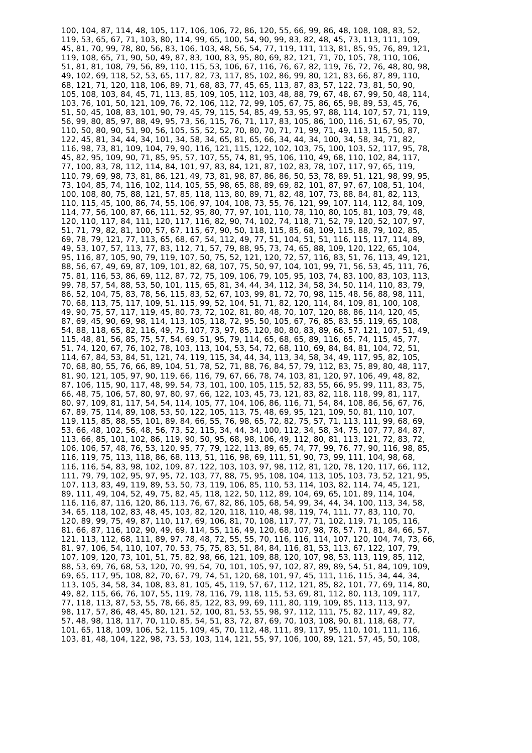100, 104, 87, 114, 48, 105, 117, 106, 106, 72, 86, 120, 55, 66, 99, 86, 48, 108, 108, 83, 52,
119, 53, 65, 67, 71, 103, 80, 114, 99, 65, 100, 54, 90, 99, 83, 82, 48, 45, 73, 113, 111, 109,
45, 81, 70, 99, 78, 80, 56, 83, 106, 103, 48, 56, 54, 77, 119, 111, 113, 81, 85, 95, 76, 89, 121,
119, 108, 65, 71, 90, 50, 49, 87, 83, 100, 83, 95, 80, 69, 82, 121, 71, 70, 105, 78, 110, 106,
51, 81, 81, 108, 79, 56, 89, 110, 115, 53, 106, 67, 116, 76, 67, 82, 119, 76, 72, 76, 48, 80, 98,
49, 102, 69, 118, 52, 53, 65, 117, 82, 73, 117, 85, 102, 86, 99, 80, 121, 83, 66, 87, 89, 110,
68, 121, 71, 120, 118, 106, 89, 71, 68, 83, 77, 45, 65, 113, 87, 83, 57, 122, 73, 81, 50, 90,
105, 108, 103, 84, 45, 71, 113, 85, 109, 105, 112, 103, 48, 88, 79, 67, 48, 67, 99, 50, 48, 114,
103, 76, 101, 50, 121, 109, 76, 72, 106, 112, 72, 99, 105, 67, 75, 86, 65, 98, 89, 53, 45, 76,
51, 50, 45, 108, 83, 101, 90, 79, 45, 79, 115, 54, 85, 49, 53, 95, 97, 88, 114, 107, 57, 71, 119,
56, 99, 80, 85, 97, 88, 49, 95, 73, 56, 115, 76, 71, 117, 83, 105, 86, 100, 116, 51, 67, 95, 70,
110, 50, 80, 90, 51, 90, 56, 105, 55, 52, 52, 70, 80, 70, 71, 71, 99, 71, 49, 113, 115, 50, 87,
122, 45, 81, 34, 44, 34, 101, 34, 58, 34, 65, 81, 65, 66, 34, 44, 34, 100, 34, 58, 34, 71, 82,
116, 98, 73, 81, 109, 104, 79, 90, 116, 121, 115, 122, 102, 103, 75, 100, 103, 52, 117, 95, 78,
45, 82, 95, 109, 90, 71, 85, 95, 57, 107, 55, 74, 81, 95, 106, 110, 49, 68, 110, 102, 84, 117,
77, 100, 83, 78, 112, 114, 84, 101, 97, 83, 84, 121, 87, 102, 83, 78, 107, 117, 97, 65, 119,
110, 79, 69, 98, 73, 81, 86, 121, 49, 73, 81, 98, 87, 86, 86, 50, 53, 78, 89, 51, 121, 98, 99, 95,
73, 104, 85, 74, 116, 102, 114, 105, 55, 98, 65, 88, 89, 69, 82, 101, 87, 97, 67, 108, 51, 104,
100, 108, 80, 75, 88, 121, 57, 85, 118, 113, 80, 89, 71, 82, 48, 107, 73, 88, 84, 81, 82, 113,
110, 115, 45, 100, 86, 74, 55, 106, 97, 104, 108, 73, 55, 76, 121, 99, 107, 114, 112, 84, 109,
114, 77, 56, 100, 87, 66, 111, 52, 95, 80, 77, 97, 101, 110, 78, 110, 80, 105, 81, 103, 79, 48,
120, 110, 117, 84, 111, 120, 117, 116, 82, 90, 74, 102, 74, 118, 71, 52, 79, 120, 52, 107, 97,
51, 71, 79, 82, 81, 100, 57, 67, 115, 67, 90, 50, 118, 115, 85, 68, 109, 115, 88, 79, 102, 85,
69, 78, 79, 121, 77, 113, 65, 68, 67, 54, 112, 49, 77, 51, 104, 51, 51, 116, 115, 117, 114, 89,
49, 53, 107, 57, 113, 77, 83, 112, 71, 57, 79, 88, 95, 73, 74, 65, 88, 109, 120, 122, 65, 104,
95, 116, 87, 105, 90, 79, 119, 107, 50, 75, 52, 121, 120, 72, 57, 116, 83, 51, 76, 113, 49, 121,
88, 56, 67, 49, 69, 87, 109, 101, 82, 68, 107, 75, 50, 97, 104, 101, 99, 71, 56, 53, 45, 111, 76,
75, 81, 116, 53, 86, 69, 112, 87, 72, 75, 109, 106, 79, 105, 95, 103, 74, 83, 100, 83, 103, 113,
99, 78, 57, 54, 88, 53, 50, 101, 115, 65, 81, 34, 44, 34, 112, 34, 58, 34, 50, 114, 110, 83, 79,
86, 52, 104, 75, 83, 78, 56, 115, 83, 52, 67, 103, 99, 81, 72, 70, 98, 115, 48, 56, 88, 98, 111,
70, 68, 113, 75, 117, 109, 51, 115, 99, 52, 104, 51, 71, 82, 120, 114, 84, 109, 81, 100, 108,
49, 90, 75, 57, 117, 119, 45, 80, 73, 72, 102, 81, 80, 48, 70, 107, 120, 88, 86, 114, 120, 45,
87, 69, 45, 90, 69, 98, 114, 113, 105, 118, 72, 95, 50, 105, 67, 76, 85, 83, 55, 119, 65, 108,
54, 88, 118, 65, 82, 116, 49, 75, 107, 73, 97, 85, 120, 80, 80, 83, 89, 66, 57, 121, 107, 51, 49,
115, 48, 81, 56, 85, 75, 57, 54, 69, 51, 95, 79, 114, 65, 68, 65, 89, 116, 65, 74, 115, 45, 77,
51, 74, 120, 67, 76, 102, 78, 103, 113, 104, 53, 54, 72, 68, 110, 69, 84, 84, 81, 104, 72, 51,
114, 67, 84, 53, 84, 51, 121, 74, 119, 115, 34, 44, 34, 113, 34, 58, 34, 49, 117, 95, 82, 105,
70, 68, 80, 55, 76, 66, 89, 104, 51, 78, 52, 71, 88, 76, 84, 57, 79, 112, 83, 75, 89, 80, 48, 117,
81, 90, 121, 105, 97, 90, 119, 66, 116, 79, 67, 66, 78, 74, 103, 81, 120, 97, 106, 49, 48, 82,
87, 106, 115, 90, 117, 48, 99, 54, 73, 101, 100, 105, 115, 52, 83, 55, 66, 95, 99, 111, 83, 75,
66, 48, 75, 106, 57, 80, 97, 80, 97, 66, 122, 103, 45, 73, 121, 83, 82, 118, 118, 99, 81, 117,
80, 97, 109, 81, 117, 54, 54, 114, 105, 77, 104, 106, 86, 116, 71, 54, 84, 108, 86, 56, 67, 76,
67, 89, 75, 114, 89, 108, 53, 50, 122, 105, 113, 75, 48, 69, 95, 121, 109, 50, 81, 110, 107,
119, 115, 85, 88, 55, 101, 89, 84, 66, 55, 76, 98, 65, 72, 82, 75, 57, 71, 113, 111, 99, 68, 69,
53, 66, 48, 102, 56, 48, 56, 73, 52, 115, 34, 44, 34, 100, 112, 34, 58, 34, 75, 107, 77, 84, 87,
113, 66, 85, 101, 102, 86, 119, 90, 50, 95, 68, 98, 106, 49, 112, 80, 81, 113, 121, 72, 83, 72,
106, 106, 57, 48, 76, 53, 120, 95, 77, 79, 122, 113, 89, 65, 74, 77, 99, 76, 77, 90, 116, 98, 85,
116, 119, 75, 113, 118, 86, 68, 113, 51, 116, 98, 69, 111, 51, 90, 73, 99, 111, 104, 98, 68,
116, 116, 54, 83, 98, 102, 109, 87, 122, 103, 103, 97, 98, 112, 81, 120, 78, 120, 117, 66, 112,
111, 79, 79, 102, 95, 97, 95, 72, 103, 77, 88, 75, 95, 108, 104, 113, 105, 103, 73, 52, 121, 95,
107, 113, 83, 49, 119, 89, 53, 50, 73, 119, 106, 85, 110, 53, 114, 103, 82, 114, 74, 45, 121,
89, 111, 49, 104, 52, 49, 75, 82, 45, 118, 122, 50, 112, 89, 104, 69, 65, 101, 89, 114, 104,
116, 116, 87, 116, 120, 86, 113, 76, 67, 82, 86, 105, 68, 54, 99, 34, 44, 34, 100, 113, 34, 58,
34, 65, 118, 102, 83, 48, 45, 103, 82, 120, 118, 110, 48, 98, 119, 74, 111, 77, 83, 110, 70,
120, 89, 99, 75, 49, 87, 110, 117, 69, 106, 81, 70, 108, 117, 77, 71, 102, 119, 71, 105, 116,
81, 66, 87, 116, 102, 90, 49, 69, 114, 55, 116, 49, 120, 68, 107, 98, 78, 57, 71, 81, 84, 66, 57,
121, 113, 112, 68, 111, 89, 97, 78, 48, 72, 55, 55, 70, 116, 116, 114, 107, 120, 104, 74, 73, 66,
81, 97, 106, 54, 110, 107, 70, 53, 75, 75, 83, 51, 84, 84, 116, 81, 53, 113, 67, 122, 107, 79,
107, 109, 120, 73, 101, 51, 75, 82, 98, 66, 121, 109, 88, 120, 107, 98, 53, 113, 119, 85, 112,
88, 53, 69, 76, 68, 53, 120, 70, 99, 54, 70, 101, 105, 97, 102, 87, 89, 89, 54, 51, 84, 109, 109,
69, 65, 117, 95, 108, 82, 70, 67, 79, 74, 51, 120, 68, 101, 97, 45, 111, 116, 115, 34, 44, 34,
113, 105, 34, 58, 34, 108, 83, 81, 105, 45, 119, 57, 67, 112, 121, 85, 82, 101, 77, 69, 114, 80,
49, 82, 115, 66, 76, 107, 55, 119, 78, 116, 79, 118, 115, 53, 69, 81, 112, 80, 113, 109, 117,
77, 118, 113, 87, 53, 55, 78, 66, 85, 122, 83, 99, 69, 111, 80, 119, 109, 85, 113, 113, 97,
98, 117, 57, 86, 48, 45, 80, 121, 52, 100, 81, 53, 55, 98, 97, 112, 111, 75, 82, 117, 49, 82,
57, 48, 98, 118, 117, 70, 110, 85, 54, 51, 83, 72, 87, 69, 70, 103, 108, 90, 81, 118, 68, 77,
101, 65, 118, 109, 106, 52, 115, 109, 45, 70, 112, 48, 111, 89, 117, 95, 110, 101, 111, 116,
103, 81, 48, 104, 122, 98, 73, 53, 103, 114, 121, 55, 97, 106, 100, 89, 121, 57, 45, 50, 108,